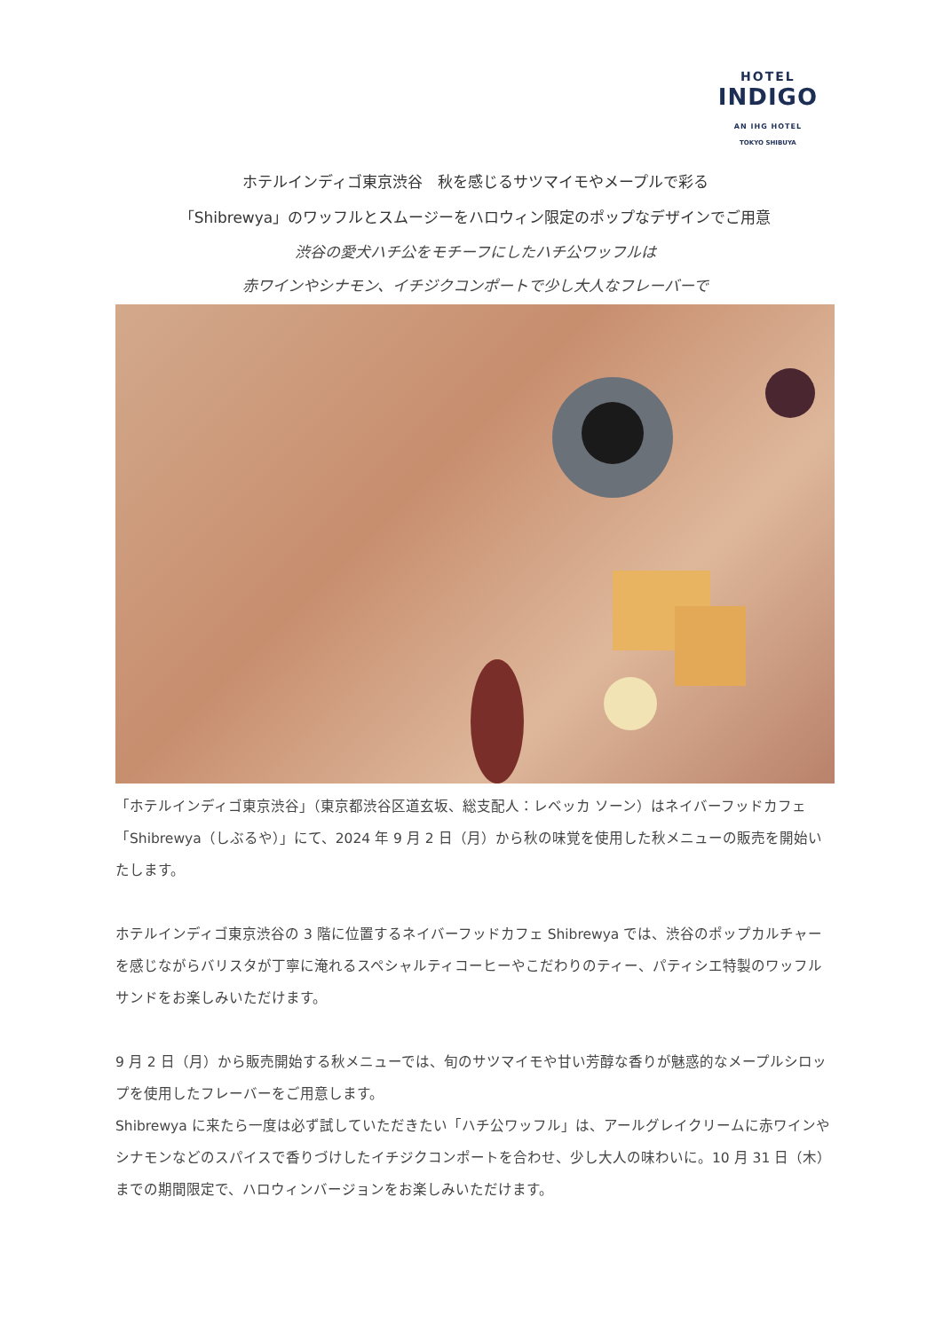HOTEL
INDIGO
AN IHG HOTEL
TOKYO SHIBUYA
ホテルインディゴ東京渋谷　秋を感じるサツマイモやメープルで彩る
「Shibrewya」のワッフルとスムージーをハロウィン限定のポップなデザインでご用意
渋谷の愛犬ハチ公をモチーフにしたハチ公ワッフルは
赤ワインやシナモン、イチジクコンポートで少し大人なフレーバーで
「ホテルインディゴ東京渋谷」（東京都渋谷区道玄坂、総支配人：レベッカ ソーン）はネイバーフッドカフェ「Shibrewya（しぶるや）」にて、2024 年 9 月 2 日（月）から秋の味覚を使用した秋メニューの販売を開始いたします。
ホテルインディゴ東京渋谷の 3 階に位置するネイバーフッドカフェ Shibrewya では、渋谷のポップカルチャーを感じながらバリスタが丁寧に淹れるスペシャルティコーヒーやこだわりのティー、パティシエ特製のワッフルサンドをお楽しみいただけます。
9 月 2 日（月）から販売開始する秋メニューでは、旬のサツマイモや甘い芳醇な香りが魅惑的なメープルシロップを使用したフレーバーをご用意します。
Shibrewya に来たら一度は必ず試していただきたい「ハチ公ワッフル」は、アールグレイクリームに赤ワインやシナモンなどのスパイスで香りづけしたイチジクコンポートを合わせ、少し大人の味わいに。10 月 31 日（木）までの期間限定で、ハロウィンバージョンをお楽しみいただけます。